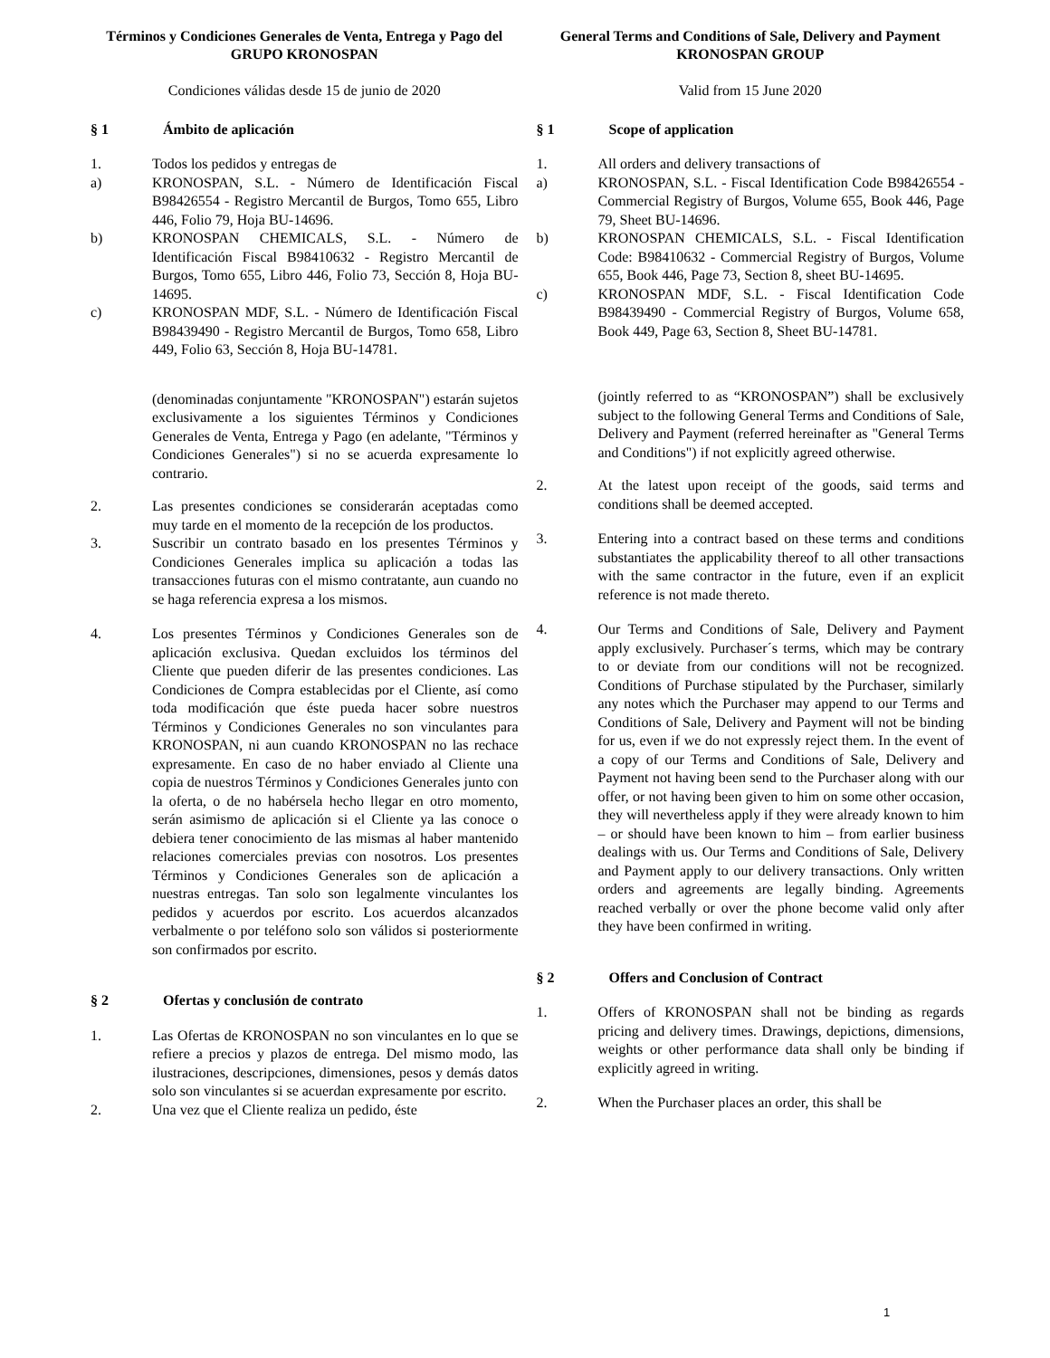Términos y Condiciones Generales de Venta, Entrega y Pago del GRUPO KRONOSPAN
Condiciones válidas desde 15 de junio de 2020
§ 1 Ámbito de aplicación
1. Todos los pedidos y entregas de
a) KRONOSPAN, S.L. - Número de Identificación Fiscal B98426554 - Registro Mercantil de Burgos, Tomo 655, Libro 446, Folio 79, Hoja BU-14696.
b) KRONOSPAN CHEMICALS, S.L. - Número de Identificación Fiscal B98410632 - Registro Mercantil de Burgos, Tomo 655, Libro 446, Folio 73, Sección 8, Hoja BU- 14695.
c) KRONOSPAN MDF, S.L. - Número de Identificación Fiscal B98439490 - Registro Mercantil de Burgos, Tomo 658, Libro 449, Folio 63, Sección 8, Hoja BU-14781.
(denominadas conjuntamente "KRONOSPAN") estarán sujetos exclusivamente a los siguientes Términos y Condiciones Generales de Venta, Entrega y Pago (en adelante, "Términos y Condiciones Generales") si no se acuerda expresamente lo contrario.
2. Las presentes condiciones se considerarán aceptadas como muy tarde en el momento de la recepción de los productos.
3. Suscribir un contrato basado en los presentes Términos y Condiciones Generales implica su aplicación a todas las transacciones futuras con el mismo contratante, aun cuando no se haga referencia expresa a los mismos.
4. Los presentes Términos y Condiciones Generales son de aplicación exclusiva. Quedan excluidos los términos del Cliente que pueden diferir de las presentes condiciones. Las Condiciones de Compra establecidas por el Cliente, así como toda modificación que éste pueda hacer sobre nuestros Términos y Condiciones Generales no son vinculantes para KRONOSPAN, ni aun cuando KRONOSPAN no las rechace expresamente. En caso de no haber enviado al Cliente una copia de nuestros Términos y Condiciones Generales junto con la oferta, o de no habérsela hecho llegar en otro momento, serán asimismo de aplicación si el Cliente ya las conoce o debiera tener conocimiento de las mismas al haber mantenido relaciones comerciales previas con nosotros. Los presentes Términos y Condiciones Generales son de aplicación a nuestras entregas. Tan solo son legalmente vinculantes los pedidos y acuerdos por escrito. Los acuerdos alcanzados verbalmente o por teléfono solo son válidos si posteriormente son confirmados por escrito.
§ 2 Ofertas y conclusión de contrato
1. Las Ofertas de KRONOSPAN no son vinculantes en lo que se refiere a precios y plazos de entrega. Del mismo modo, las ilustraciones, descripciones, dimensiones, pesos y demás datos solo son vinculantes si se acuerdan expresamente por escrito.
2. Una vez que el Cliente realiza un pedido, éste
General Terms and Conditions of Sale, Delivery and Payment KRONOSPAN GROUP
Valid from 15 June 2020
§ 1 Scope of application
1. All orders and delivery transactions of
a) KRONOSPAN, S.L. - Fiscal Identification Code B98426554 - Commercial Registry of Burgos, Volume 655, Book 446, Page 79, Sheet BU-14696.
b) KRONOSPAN CHEMICALS, S.L. - Fiscal Identification Code: B98410632 - Commercial Registry of Burgos, Volume 655, Book 446, Page 73, Section 8, sheet BU-14695.
c) KRONOSPAN MDF, S.L. - Fiscal Identification Code B98439490 - Commercial Registry of Burgos, Volume 658, Book 449, Page 63, Section 8, Sheet BU-14781.
(jointly referred to as “KRONOSPAN”) shall be exclusively subject to the following General Terms and Conditions of Sale, Delivery and Payment (referred hereinafter as "General Terms and Conditions") if not explicitly agreed otherwise.
2. At the latest upon receipt of the goods, said terms and conditions shall be deemed accepted.
3. Entering into a contract based on these terms and conditions substantiates the applicability thereof to all other transactions with the same contractor in the future, even if an explicit reference is not made thereto.
4. Our Terms and Conditions of Sale, Delivery and Payment apply exclusively. Purchaser´s terms, which may be contrary to or deviate from our conditions will not be recognized. Conditions of Purchase stipulated by the Purchaser, similarly any notes which the Purchaser may append to our Terms and Conditions of Sale, Delivery and Payment will not be binding for us, even if we do not expressly reject them. In the event of a copy of our Terms and Conditions of Sale, Delivery and Payment not having been send to the Purchaser along with our offer, or not having been given to him on some other occasion, they will nevertheless apply if they were already known to him – or should have been known to him – from earlier business dealings with us. Our Terms and Conditions of Sale, Delivery and Payment apply to our delivery transactions. Only written orders and agreements are legally binding. Agreements reached verbally or over the phone become valid only after they have been confirmed in writing.
§ 2 Offers and Conclusion of Contract
1. Offers of KRONOSPAN shall not be binding as regards pricing and delivery times. Drawings, depictions, dimensions, weights or other performance data shall only be binding if explicitly agreed in writing.
2. When the Purchaser places an order, this shall be
1